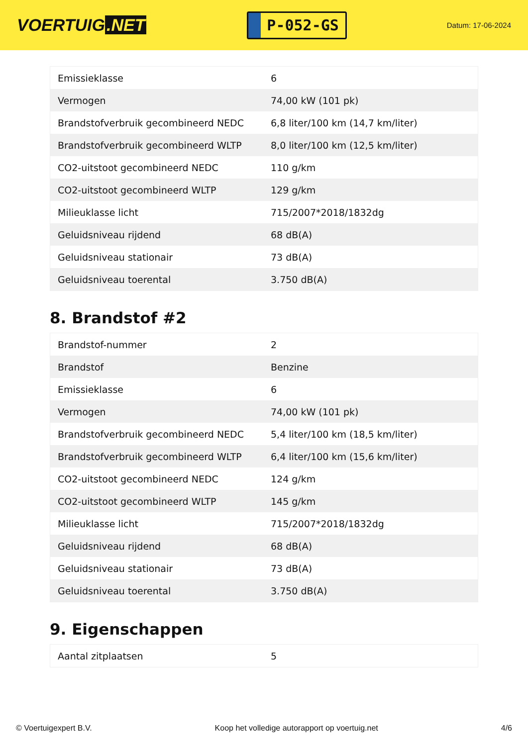VOERTUIG.NET
P-052-GS
Datum: 17-06-2024
| Emissieklasse | 6 |
| Vermogen | 74,00 kW (101 pk) |
| Brandstofverbruik gecombineerd NEDC | 6,8 liter/100 km (14,7 km/liter) |
| Brandstofverbruik gecombineerd WLTP | 8,0 liter/100 km (12,5 km/liter) |
| CO2-uitstoot gecombineerd NEDC | 110 g/km |
| CO2-uitstoot gecombineerd WLTP | 129 g/km |
| Milieuklasse licht | 715/2007*2018/1832dg |
| Geluidsniveau rijdend | 68 dB(A) |
| Geluidsniveau stationair | 73 dB(A) |
| Geluidsniveau toerental | 3.750 dB(A) |
8. Brandstof #2
| Brandstof-nummer | 2 |
| Brandstof | Benzine |
| Emissieklasse | 6 |
| Vermogen | 74,00 kW (101 pk) |
| Brandstofverbruik gecombineerd NEDC | 5,4 liter/100 km (18,5 km/liter) |
| Brandstofverbruik gecombineerd WLTP | 6,4 liter/100 km (15,6 km/liter) |
| CO2-uitstoot gecombineerd NEDC | 124 g/km |
| CO2-uitstoot gecombineerd WLTP | 145 g/km |
| Milieuklasse licht | 715/2007*2018/1832dg |
| Geluidsniveau rijdend | 68 dB(A) |
| Geluidsniveau stationair | 73 dB(A) |
| Geluidsniveau toerental | 3.750 dB(A) |
9. Eigenschappen
| Aantal zitplaatsen | 5 |
© Voertuigexpert B.V. Koop het volledige autorapport op voertuig.net 4/6